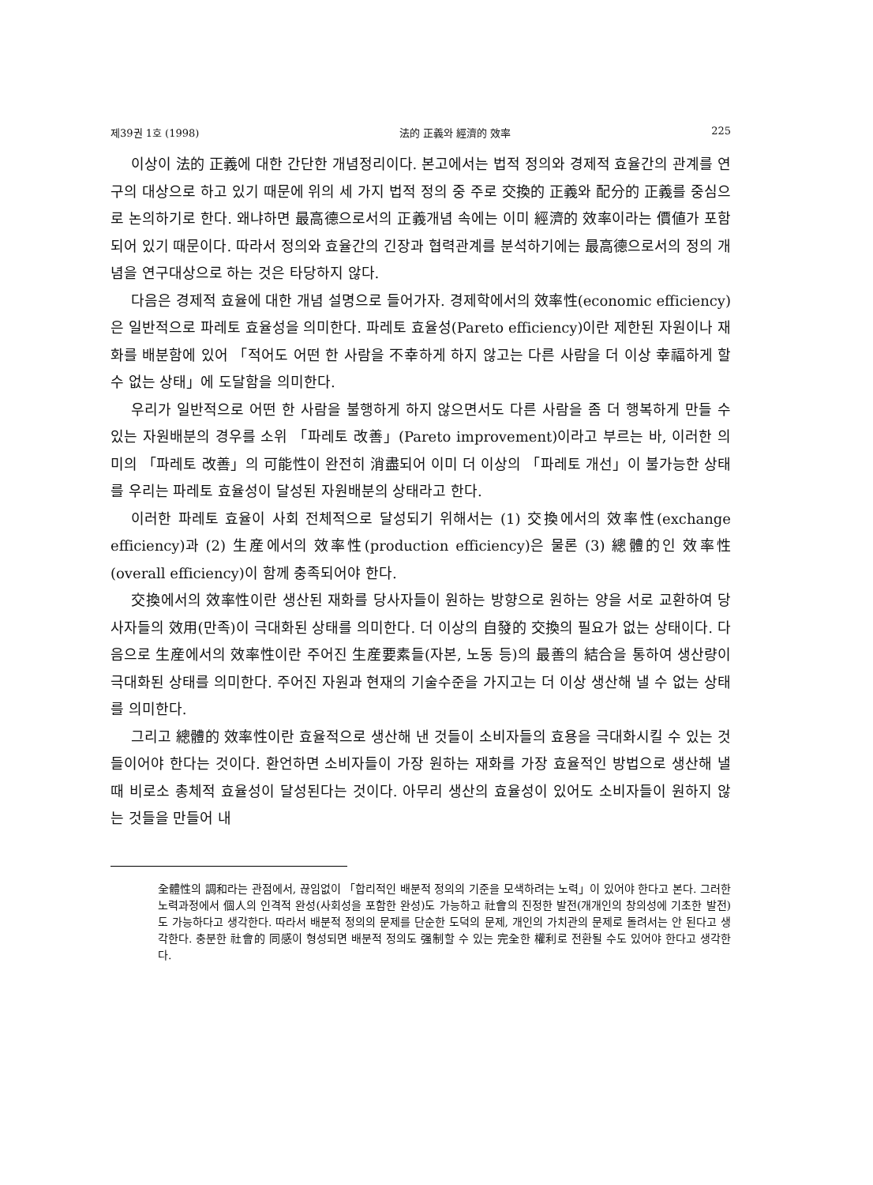제39권 1호 (1998) 法的 正義와 經濟的 效率 225
이상이 法的 正義에 대한 간단한 개념정리이다. 본고에서는 법적 정의와 경제적 효율간의 관계를 연구의 대상으로 하고 있기 때문에 위의 세 가지 법적 정의 중 주로 交換的 正義와 配分的 正義를 중심으로 논의하기로 한다. 왜냐하면 最高德으로서의 正義개념 속에는 이미 經濟的 效率이라는 價値가 포함되어 있기 때문이다. 따라서 정의와 효율간의 긴장과 협력관계를 분석하기에는 最高德으로서의 정의 개념을 연구대상으로 하는 것은 타당하지 않다.
다음은 경제적 효율에 대한 개념 설명으로 들어가자. 경제학에서의 效率性(economic efficiency)은 일반적으로 파레토 효율성을 의미한다. 파레토 효율성(Pareto efficiency)이란 제한된 자원이나 재화를 배분함에 있어 「적어도 어떤 한 사람을 不幸하게 하지 않고는 다른 사람을 더 이상 幸福하게 할 수 없는 상태」에 도달함을 의미한다.
우리가 일반적으로 어떤 한 사람을 불행하게 하지 않으면서도 다른 사람을 좀 더 행복하게 만들 수 있는 자원배분의 경우를 소위 「파레토 改善」(Pareto improvement)이라고 부르는 바, 이러한 의미의 「파레토 改善」의 可能性이 완전히 消盡되어 이미 더 이상의 「파레토 개선」이 불가능한 상태를 우리는 파레토 효율성이 달성된 자원배분의 상태라고 한다.
이러한 파레토 효율이 사회 전체적으로 달성되기 위해서는 (1) 交換에서의 效率性(exchange efficiency)과 (2) 生産에서의 效率性(production efficiency)은 물론 (3) 總體的인 效率性(overall efficiency)이 함께 충족되어야 한다.
交換에서의 效率性이란 생산된 재화를 당사자들이 원하는 방향으로 원하는 양을 서로 교환하여 당사자들의 效用(만족)이 극대화된 상태를 의미한다. 더 이상의 自發的 交換의 필요가 없는 상태이다. 다음으로 生産에서의 效率性이란 주어진 生産要素들(자본, 노동 등)의 最善의 結合을 통하여 생산량이 극대화된 상태를 의미한다. 주어진 자원과 현재의 기술수준을 가지고는 더 이상 생산해 낼 수 없는 상태를 의미한다.
그리고 總體的 效率性이란 효율적으로 생산해 낸 것들이 소비자들의 효용을 극대화시킬 수 있는 것들이어야 한다는 것이다. 환언하면 소비자들이 가장 원하는 재화를 가장 효율적인 방법으로 생산해 낼 때 비로소 총체적 효율성이 달성된다는 것이다. 아무리 생산의 효율성이 있어도 소비자들이 원하지 않는 것들을 만들어 내
全體性의 調和라는 관점에서, 끊임없이 「합리적인 배분적 정의의 기준을 모색하려는 노력」이 있어야 한다고 본다. 그러한 노력과정에서 個人의 인격적 완성(사회성을 포함한 완성)도 가능하고 社會의 진정한 발전(개개인의 창의성에 기초한 발전)도 가능하다고 생각한다. 따라서 배분적 정의의 문제를 단순한 도덕의 문제, 개인의 가치관의 문제로 돌려서는 안 된다고 생각한다. 충분한 社會的 同感이 형성되면 배분적 정의도 强制할 수 있는 完全한 權利로 전환될 수도 있어야 한다고 생각한다.